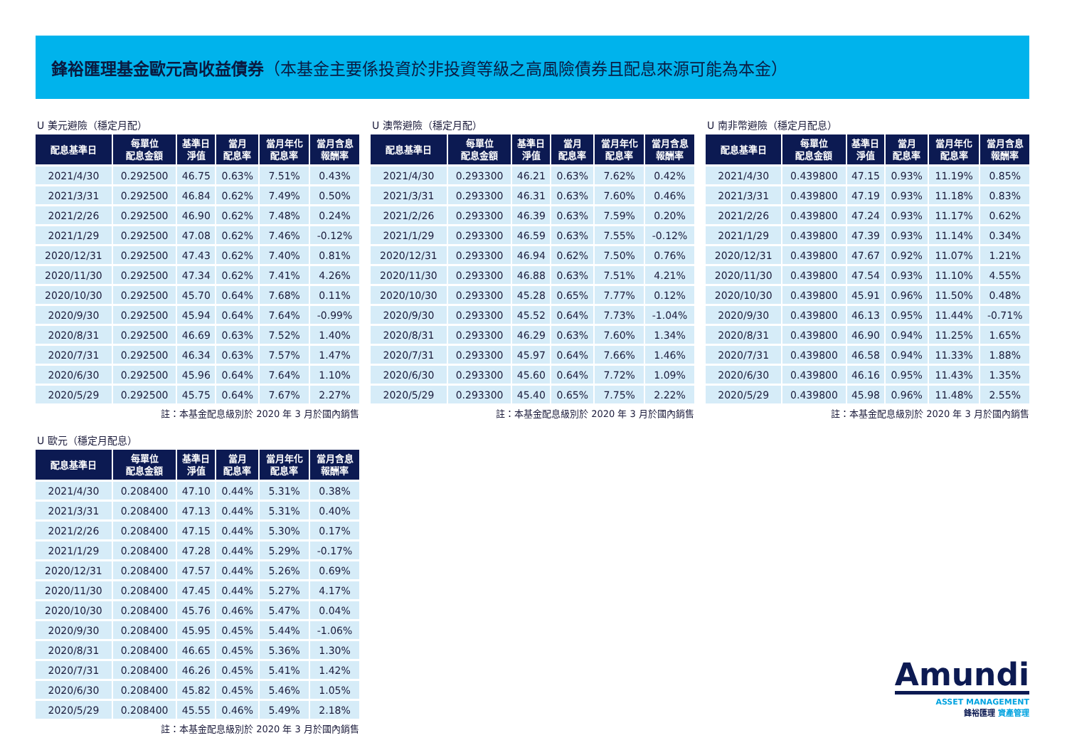鋒裕匯理基金歐元高收益債券（本基金主要係投資於非投資等級之高風險債券且配息來源可能為本金）
U 美元避險（穩定月配）
| 配息基準日 | 每單位 配息金額 | 基準日 淨值 | 當月 配息率 | 當月年化 配息率 | 當月含息 報酬率 |
| --- | --- | --- | --- | --- | --- |
| 2021/4/30 | 0.292500 | 46.75 | 0.63% | 7.51% | 0.43% |
| 2021/3/31 | 0.292500 | 46.84 | 0.62% | 7.49% | 0.50% |
| 2021/2/26 | 0.292500 | 46.90 | 0.62% | 7.48% | 0.24% |
| 2021/1/29 | 0.292500 | 47.08 | 0.62% | 7.46% | -0.12% |
| 2020/12/31 | 0.292500 | 47.43 | 0.62% | 7.40% | 0.81% |
| 2020/11/30 | 0.292500 | 47.34 | 0.62% | 7.41% | 4.26% |
| 2020/10/30 | 0.292500 | 45.70 | 0.64% | 7.68% | 0.11% |
| 2020/9/30 | 0.292500 | 45.94 | 0.64% | 7.64% | -0.99% |
| 2020/8/31 | 0.292500 | 46.69 | 0.63% | 7.52% | 1.40% |
| 2020/7/31 | 0.292500 | 46.34 | 0.63% | 7.57% | 1.47% |
| 2020/6/30 | 0.292500 | 45.96 | 0.64% | 7.64% | 1.10% |
| 2020/5/29 | 0.292500 | 45.75 | 0.64% | 7.67% | 2.27% |
註：本基金配息級別於 2020 年 3 月於國內銷售
U 澳幣避險（穩定月配）
| 配息基準日 | 每單位 配息金額 | 基準日 淨值 | 當月 配息率 | 當月年化 配息率 | 當月含息 報酬率 |
| --- | --- | --- | --- | --- | --- |
| 2021/4/30 | 0.293300 | 46.21 | 0.63% | 7.62% | 0.42% |
| 2021/3/31 | 0.293300 | 46.31 | 0.63% | 7.60% | 0.46% |
| 2021/2/26 | 0.293300 | 46.39 | 0.63% | 7.59% | 0.20% |
| 2021/1/29 | 0.293300 | 46.59 | 0.63% | 7.55% | -0.12% |
| 2020/12/31 | 0.293300 | 46.94 | 0.62% | 7.50% | 0.76% |
| 2020/11/30 | 0.293300 | 46.88 | 0.63% | 7.51% | 4.21% |
| 2020/10/30 | 0.293300 | 45.28 | 0.65% | 7.77% | 0.12% |
| 2020/9/30 | 0.293300 | 45.52 | 0.64% | 7.73% | -1.04% |
| 2020/8/31 | 0.293300 | 46.29 | 0.63% | 7.60% | 1.34% |
| 2020/7/31 | 0.293300 | 45.97 | 0.64% | 7.66% | 1.46% |
| 2020/6/30 | 0.293300 | 45.60 | 0.64% | 7.72% | 1.09% |
| 2020/5/29 | 0.293300 | 45.40 | 0.65% | 7.75% | 2.22% |
註：本基金配息級別於 2020 年 3 月於國內銷售
U 南非幣避險（穩定月配息）
| 配息基準日 | 每單位 配息金額 | 基準日 淨值 | 當月 配息率 | 當月年化 配息率 | 當月含息 報酬率 |
| --- | --- | --- | --- | --- | --- |
| 2021/4/30 | 0.439800 | 47.15 | 0.93% | 11.19% | 0.85% |
| 2021/3/31 | 0.439800 | 47.19 | 0.93% | 11.18% | 0.83% |
| 2021/2/26 | 0.439800 | 47.24 | 0.93% | 11.17% | 0.62% |
| 2021/1/29 | 0.439800 | 47.39 | 0.93% | 11.14% | 0.34% |
| 2020/12/31 | 0.439800 | 47.67 | 0.92% | 11.07% | 1.21% |
| 2020/11/30 | 0.439800 | 47.54 | 0.93% | 11.10% | 4.55% |
| 2020/10/30 | 0.439800 | 45.91 | 0.96% | 11.50% | 0.48% |
| 2020/9/30 | 0.439800 | 46.13 | 0.95% | 11.44% | -0.71% |
| 2020/8/31 | 0.439800 | 46.90 | 0.94% | 11.25% | 1.65% |
| 2020/7/31 | 0.439800 | 46.58 | 0.94% | 11.33% | 1.88% |
| 2020/6/30 | 0.439800 | 46.16 | 0.95% | 11.43% | 1.35% |
| 2020/5/29 | 0.439800 | 45.98 | 0.96% | 11.48% | 2.55% |
註：本基金配息級別於 2020 年 3 月於國內銷售
U 歐元（穩定月配息）
| 配息基準日 | 每單位 配息金額 | 基準日 淨值 | 當月 配息率 | 當月年化 配息率 | 當月含息 報酬率 |
| --- | --- | --- | --- | --- | --- |
| 2021/4/30 | 0.208400 | 47.10 | 0.44% | 5.31% | 0.38% |
| 2021/3/31 | 0.208400 | 47.13 | 0.44% | 5.31% | 0.40% |
| 2021/2/26 | 0.208400 | 47.15 | 0.44% | 5.30% | 0.17% |
| 2021/1/29 | 0.208400 | 47.28 | 0.44% | 5.29% | -0.17% |
| 2020/12/31 | 0.208400 | 47.57 | 0.44% | 5.26% | 0.69% |
| 2020/11/30 | 0.208400 | 47.45 | 0.44% | 5.27% | 4.17% |
| 2020/10/30 | 0.208400 | 45.76 | 0.46% | 5.47% | 0.04% |
| 2020/9/30 | 0.208400 | 45.95 | 0.45% | 5.44% | -1.06% |
| 2020/8/31 | 0.208400 | 46.65 | 0.45% | 5.36% | 1.30% |
| 2020/7/31 | 0.208400 | 46.26 | 0.45% | 5.41% | 1.42% |
| 2020/6/30 | 0.208400 | 45.82 | 0.45% | 5.46% | 1.05% |
| 2020/5/29 | 0.208400 | 45.55 | 0.46% | 5.49% | 2.18% |
註：本基金配息級別於 2020 年 3 月於國內銷售
Amundi
ASSET MANAGEMENT
鋒裕匯理 資產管理